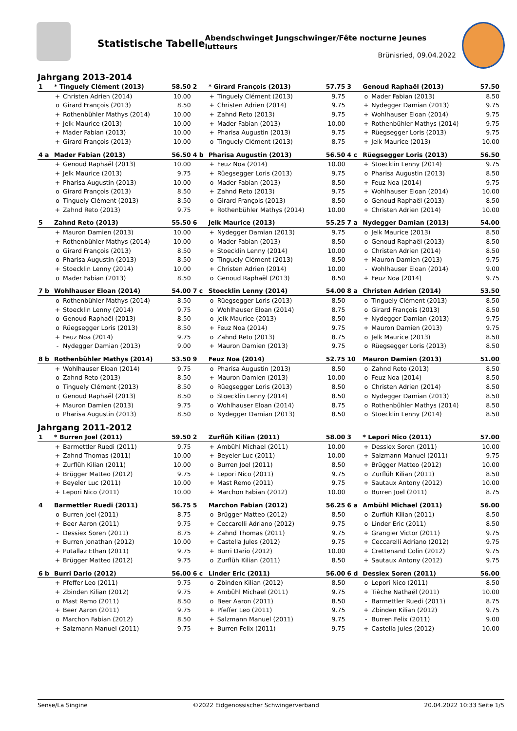Statistische Tabelle
Abendschwinget Jungschwinger/Fête nocturne Jeunes lutteurs
Brünisried, 09.04.2022
Jahrgang 2013-2014
| 1 | * Tinguely Clément (2013) | | 58.50 |
| | + | Christen Adrien (2014) | 10.00 |
| | o | Girard François (2013) | 8.50 |
| | + | Rothenbühler Mathys (2014) | 10.00 |
| | + | Jelk Maurice (2013) | 10.00 |
| | + | Mader Fabian (2013) | 10.00 |
| | + | Girard François (2013) | 10.00 |
| 2 | * Girard François (2013) | | 57.75 |
| | + | Tinguely Clément (2013) | 9.75 |
| | + | Christen Adrien (2014) | 9.75 |
| | + | Zahnd Reto (2013) | 9.75 |
| | + | Mader Fabian (2013) | 10.00 |
| | + | Pharisa Augustin (2013) | 9.75 |
| | o | Tinguely Clément (2013) | 8.75 |
| 3 | Genoud Raphaël (2013) | | 57.50 |
| | o | Mader Fabian (2013) | 8.50 |
| | + | Nydegger Damian (2013) | 9.75 |
| | + | Wohlhauser Eloan (2014) | 9.75 |
| | + | Rothenbühler Mathys (2014) | 9.75 |
| | + | Rüegsegger Loris (2013) | 9.75 |
| | + | Jelk Maurice (2013) | 10.00 |
| 4 a | Mader Fabian (2013) | | 56.50 |
| | + | Genoud Raphaël (2013) | 10.00 |
| | + | Jelk Maurice (2013) | 9.75 |
| | + | Pharisa Augustin (2013) | 10.00 |
| | o | Girard François (2013) | 8.50 |
| | o | Tinguely Clément (2013) | 8.50 |
| | + | Zahnd Reto (2013) | 9.75 |
| 4 b | Pharisa Augustin (2013) | | 56.50 |
| | + | Feuz Noa (2014) | 10.00 |
| | + | Rüegsegger Loris (2013) | 9.75 |
| | o | Mader Fabian (2013) | 8.50 |
| | + | Zahnd Reto (2013) | 9.75 |
| | o | Girard François (2013) | 8.50 |
| | + | Rothenbühler Mathys (2014) | 10.00 |
| 4 c | Rüegsegger Loris (2013) | | 56.50 |
| | + | Stoecklin Lenny (2014) | 9.75 |
| | o | Pharisa Augustin (2013) | 8.50 |
| | + | Feuz Noa (2014) | 9.75 |
| | + | Wohlhauser Eloan (2014) | 10.00 |
| | o | Genoud Raphaël (2013) | 8.50 |
| | + | Christen Adrien (2014) | 10.00 |
| 5 | Zahnd Reto (2013) | | 55.50 |
| | + | Mauron Damien (2013) | 10.00 |
| | + | Rothenbühler Mathys (2014) | 10.00 |
| | o | Girard François (2013) | 8.50 |
| | o | Pharisa Augustin (2013) | 8.50 |
| | + | Stoecklin Lenny (2014) | 10.00 |
| | o | Mader Fabian (2013) | 8.50 |
| 6 | Jelk Maurice (2013) | | 55.25 |
| | + | Nydegger Damian (2013) | 9.75 |
| | o | Mader Fabian (2013) | 8.50 |
| | + | Stoecklin Lenny (2014) | 10.00 |
| | o | Tinguely Clément (2013) | 8.50 |
| | + | Christen Adrien (2014) | 10.00 |
| | o | Genoud Raphaël (2013) | 8.50 |
| 7 a | Nydegger Damian (2013) | | 54.00 |
| | o | Jelk Maurice (2013) | 8.50 |
| | o | Genoud Raphaël (2013) | 8.50 |
| | o | Christen Adrien (2014) | 8.50 |
| | + | Mauron Damien (2013) | 9.75 |
| | - | Wohlhauser Eloan (2014) | 9.00 |
| | + | Feuz Noa (2014) | 9.75 |
| 7 b | Wohlhauser Eloan (2014) | | 54.00 |
| | o | Rothenbühler Mathys (2014) | 8.50 |
| | + | Stoecklin Lenny (2014) | 9.75 |
| | o | Genoud Raphaël (2013) | 8.50 |
| | o | Rüegsegger Loris (2013) | 8.50 |
| | + | Feuz Noa (2014) | 9.75 |
| | - | Nydegger Damian (2013) | 9.00 |
| 7 c | Stoecklin Lenny (2014) | | 54.00 |
| | o | Rüegsegger Loris (2013) | 8.50 |
| | o | Wohlhauser Eloan (2014) | 8.75 |
| | o | Jelk Maurice (2013) | 8.50 |
| | + | Feuz Noa (2014) | 9.75 |
| | o | Zahnd Reto (2013) | 8.75 |
| | + | Mauron Damien (2013) | 9.75 |
| 8 a | Christen Adrien (2014) | | 53.50 |
| | o | Tinguely Clément (2013) | 8.50 |
| | o | Girard François (2013) | 8.50 |
| | + | Nydegger Damian (2013) | 9.75 |
| | + | Mauron Damien (2013) | 9.75 |
| | o | Jelk Maurice (2013) | 8.50 |
| | o | Rüegsegger Loris (2013) | 8.50 |
| 8 b | Rothenbühler Mathys (2014) | | 53.50 |
| | + | Wohlhauser Eloan (2014) | 9.75 |
| | o | Zahnd Reto (2013) | 8.50 |
| | o | Tinguely Clément (2013) | 8.50 |
| | o | Genoud Raphaël (2013) | 8.50 |
| | + | Mauron Damien (2013) | 9.75 |
| | o | Pharisa Augustin (2013) | 8.50 |
| 9 | Feuz Noa (2014) | | 52.75 |
| | o | Pharisa Augustin (2013) | 8.50 |
| | + | Mauron Damien (2013) | 10.00 |
| | o | Rüegsegger Loris (2013) | 8.50 |
| | o | Stoecklin Lenny (2014) | 8.50 |
| | o | Wohlhauser Eloan (2014) | 8.75 |
| | o | Nydegger Damian (2013) | 8.50 |
| 10 | Mauron Damien (2013) | | 51.00 |
| | o | Zahnd Reto (2013) | 8.50 |
| | o | Feuz Noa (2014) | 8.50 |
| | o | Christen Adrien (2014) | 8.50 |
| | o | Nydegger Damian (2013) | 8.50 |
| | o | Rothenbühler Mathys (2014) | 8.50 |
| | o | Stoecklin Lenny (2014) | 8.50 |
Jahrgang 2011-2012
| 1 | * Burren Joel (2011) | | 59.50 |
| | + | Barmettler Ruedi (2011) | 9.75 |
| | + | Zahnd Thomas (2011) | 10.00 |
| | + | Zurflüh Kilian (2011) | 10.00 |
| | + | Brügger Matteo (2012) | 9.75 |
| | + | Beyeler Luc (2011) | 10.00 |
| | + | Lepori Nico (2011) | 10.00 |
| 2 | Zurflüh Kilian (2011) | | 58.00 |
| | + | Ambühl Michael (2011) | 10.00 |
| | + | Beyeler Luc (2011) | 10.00 |
| | o | Burren Joel (2011) | 8.50 |
| | + | Lepori Nico (2011) | 9.75 |
| | + | Mast Remo (2011) | 9.75 |
| | + | Marchon Fabian (2012) | 10.00 |
| 3 | * Lepori Nico (2011) | | 57.00 |
| | + | Dessiex Soren (2011) | 10.00 |
| | + | Salzmann Manuel (2011) | 9.75 |
| | + | Brügger Matteo (2012) | 10.00 |
| | o | Zurflüh Kilian (2011) | 8.50 |
| | + | Sautaux Antony (2012) | 10.00 |
| | o | Burren Joel (2011) | 8.75 |
| 4 | Barmettler Ruedi (2011) | | 56.75 |
| | o | Burren Joel (2011) | 8.75 |
| | + | Beer Aaron (2011) | 9.75 |
| | - | Dessiex Soren (2011) | 8.75 |
| | + | Burren Jonathan (2012) | 10.00 |
| | + | Putallaz Ethan (2011) | 9.75 |
| | + | Brügger Matteo (2012) | 9.75 |
| 5 | Marchon Fabian (2012) | | 56.25 |
| | o | Brügger Matteo (2012) | 8.50 |
| | + | Ceccarelli Adriano (2012) | 9.75 |
| | + | Zahnd Thomas (2011) | 9.75 |
| | + | Castella Jules (2012) | 9.75 |
| | + | Burri Dario (2012) | 10.00 |
| | o | Zurflüh Kilian (2011) | 8.50 |
| 6 a | Ambühl Michael (2011) | | 56.00 |
| | o | Zurflüh Kilian (2011) | 8.50 |
| | o | Linder Eric (2011) | 8.50 |
| | + | Grangier Victor (2011) | 9.75 |
| | + | Ceccarelli Adriano (2012) | 9.75 |
| | + | Crettenand Colin (2012) | 9.75 |
| | + | Sautaux Antony (2012) | 9.75 |
| 6 b | Burri Dario (2012) | | 56.00 |
| | + | Pfeffer Leo (2011) | 9.75 |
| | + | Zbinden Kilian (2012) | 9.75 |
| | o | Mast Remo (2011) | 8.50 |
| | + | Beer Aaron (2011) | 9.75 |
| | o | Marchon Fabian (2012) | 8.50 |
| | + | Salzmann Manuel (2011) | 9.75 |
| 6 c | Linder Eric (2011) | | 56.00 |
| | o | Zbinden Kilian (2012) | 8.50 |
| | + | Ambühl Michael (2011) | 9.75 |
| | o | Beer Aaron (2011) | 8.50 |
| | + | Pfeffer Leo (2011) | 9.75 |
| | + | Salzmann Manuel (2011) | 9.75 |
| | + | Burren Felix (2011) | 9.75 |
| 6 d | Dessiex Soren (2011) | | 56.00 |
| | o | Lepori Nico (2011) | 8.50 |
| | + | Tièche Nathaël (2011) | 10.00 |
| | - | Barmettler Ruedi (2011) | 8.75 |
| | + | Zbinden Kilian (2012) | 9.75 |
| | - | Burren Felix (2011) | 9.00 |
| | + | Castella Jules (2012) | 10.00 |
Sense/La Singine ©2022 Eidgenössischer Schwingerverband 20.04.2022 10:33 Seite 1/5